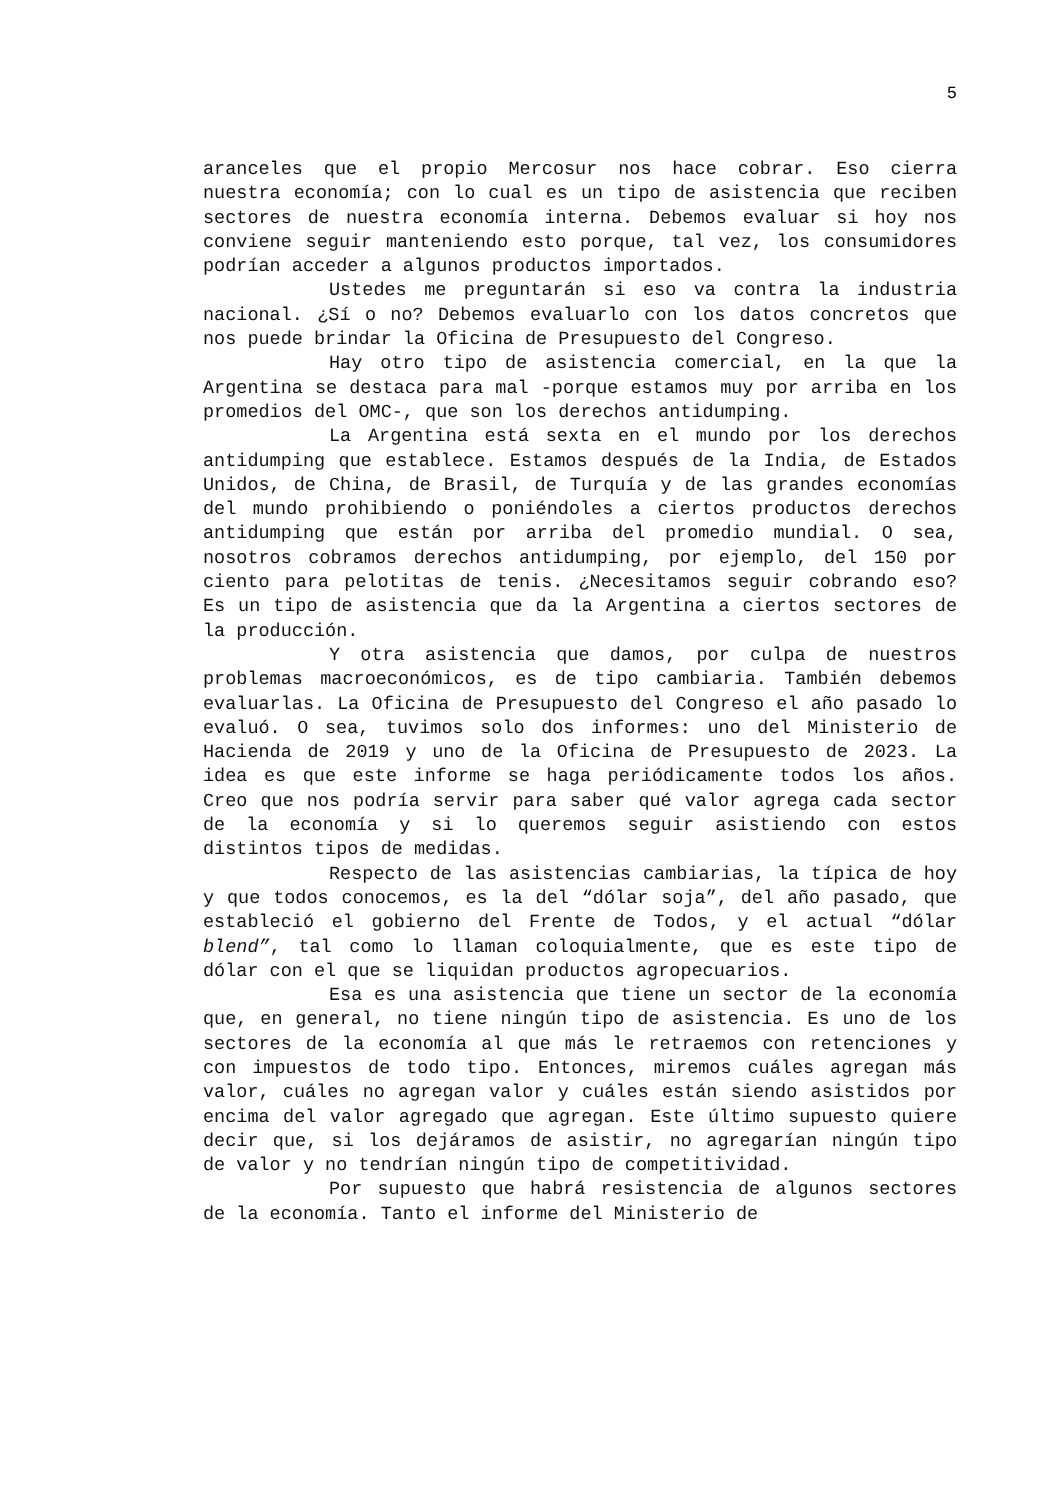5
aranceles que el propio Mercosur nos hace cobrar. Eso cierra nuestra economía; con lo cual es un tipo de asistencia que reciben sectores de nuestra economía interna. Debemos evaluar si hoy nos conviene seguir manteniendo esto porque, tal vez, los consumidores podrían acceder a algunos productos importados.
Ustedes me preguntarán si eso va contra la industria nacional. ¿Sí o no? Debemos evaluarlo con los datos concretos que nos puede brindar la Oficina de Presupuesto del Congreso.
Hay otro tipo de asistencia comercial, en la que la Argentina se destaca para mal -porque estamos muy por arriba en los promedios del OMC-, que son los derechos antidumping.
La Argentina está sexta en el mundo por los derechos antidumping que establece. Estamos después de la India, de Estados Unidos, de China, de Brasil, de Turquía y de las grandes economías del mundo prohibiendo o poniéndoles a ciertos productos derechos antidumping que están por arriba del promedio mundial. O sea, nosotros cobramos derechos antidumping, por ejemplo, del 150 por ciento para pelotitas de tenis. ¿Necesitamos seguir cobrando eso? Es un tipo de asistencia que da la Argentina a ciertos sectores de la producción.
Y otra asistencia que damos, por culpa de nuestros problemas macroeconómicos, es de tipo cambiaria. También debemos evaluarlas. La Oficina de Presupuesto del Congreso el año pasado lo evaluó. O sea, tuvimos solo dos informes: uno del Ministerio de Hacienda de 2019 y uno de la Oficina de Presupuesto de 2023. La idea es que este informe se haga periódicamente todos los años. Creo que nos podría servir para saber qué valor agrega cada sector de la economía y si lo queremos seguir asistiendo con estos distintos tipos de medidas.
Respecto de las asistencias cambiarias, la típica de hoy y que todos conocemos, es la del “dólar soja”, del año pasado, que estableció el gobierno del Frente de Todos, y el actual “dólar blend”, tal como lo llaman coloquialmente, que es este tipo de dólar con el que se liquidan productos agropecuarios.
Esa es una asistencia que tiene un sector de la economía que, en general, no tiene ningún tipo de asistencia. Es uno de los sectores de la economía al que más le retraemos con retenciones y con impuestos de todo tipo. Entonces, miremos cuáles agregan más valor, cuáles no agregan valor y cuáles están siendo asistidos por encima del valor agregado que agregan. Este último supuesto quiere decir que, si los dejáramos de asistir, no agregarían ningún tipo de valor y no tendrían ningún tipo de competitividad.
Por supuesto que habrá resistencia de algunos sectores de la economía. Tanto el informe del Ministerio de